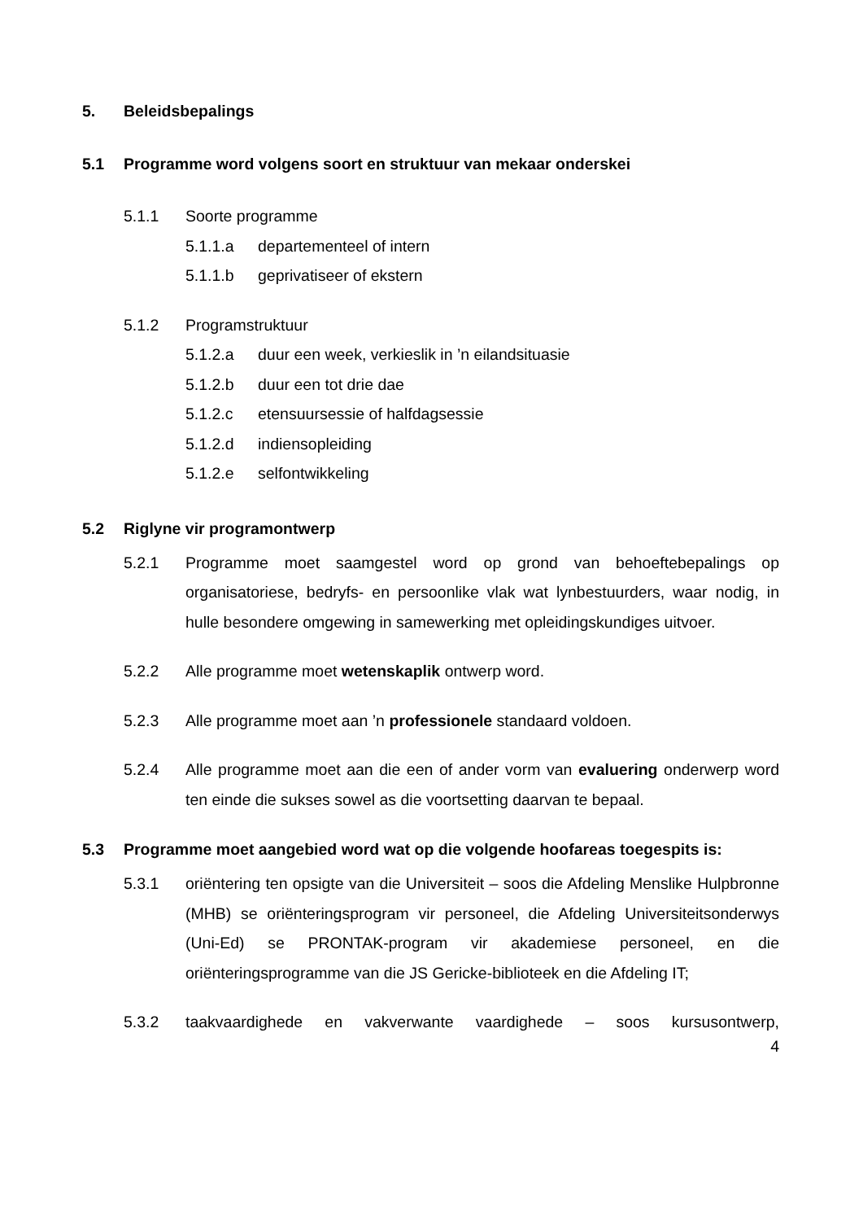5. Beleidsbepalings
5.1 Programme word volgens soort en struktuur van mekaar onderskei
5.1.1 Soorte programme
5.1.1.a departementeel of intern
5.1.1.b geprivatiseer of ekstern
5.1.2 Programstruktuur
5.1.2.a duur een week, verkieslik in ’n eilandsituasie
5.1.2.b duur een tot drie dae
5.1.2.c etensuursessie of halfdagsessie
5.1.2.d indiensopleiding
5.1.2.e selfontwikkeling
5.2 Riglyne vir programontwerp
5.2.1 Programme moet saamgestel word op grond van behoeftebepalings op organisatoriese, bedryfs- en persoonlike vlak wat lynbestuurders, waar nodig, in hulle besondere omgewing in samewerking met opleidingskundiges uitvoer.
5.2.2 Alle programme moet wetenskaplik ontwerp word.
5.2.3 Alle programme moet aan ’n professionele standaard voldoen.
5.2.4 Alle programme moet aan die een of ander vorm van evaluering onderwerp word ten einde die sukses sowel as die voortsetting daarvan te bepaal.
5.3 Programme moet aangebied word wat op die volgende hoofareas toegespits is:
5.3.1 oriëntering ten opsigte van die Universiteit – soos die Afdeling Menslike Hulpbronne (MHB) se oriënteringsprogram vir personeel, die Afdeling Universiteitsonderwys (Uni-Ed) se PRONTAK-program vir akademiese personeel, en die oriënteringsprogramme van die JS Gericke-biblioteek en die Afdeling IT;
5.3.2 taakvaardighede en vakverwante vaardighede – soos kursusontwerp,
4